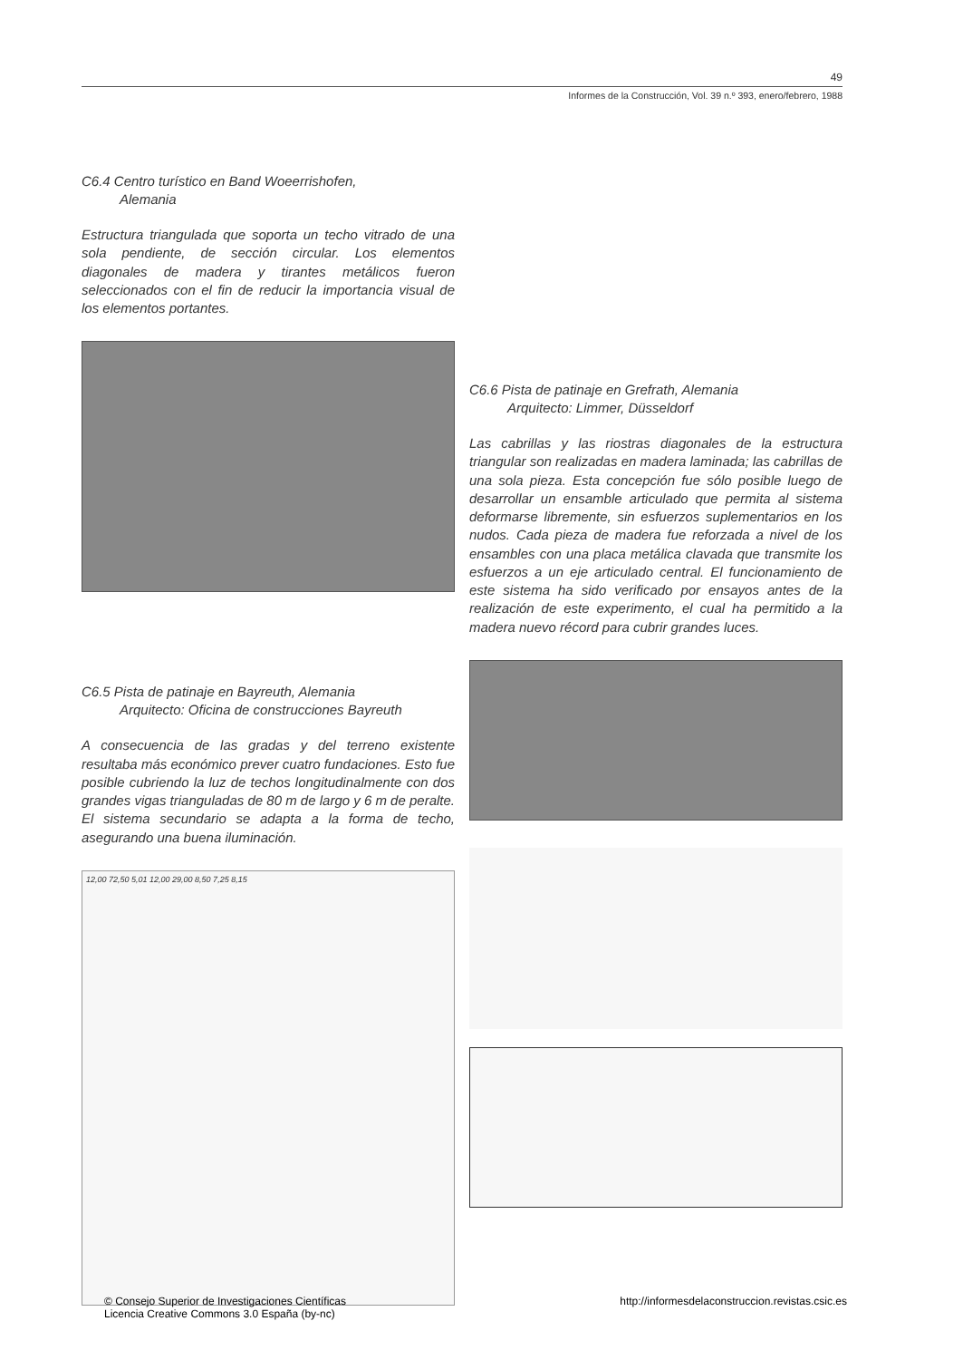49
Informes de la Construcción, Vol. 39 n.º 393, enero/febrero, 1988
C6.4 Centro turístico en Band Woeerrishofen,
Alemania
Estructura triangulada que soporta un techo vitrado de una sola pendiente, de sección circular. Los elementos diagonales de madera y tirantes metálicos fueron seleccionados con el fin de reducir la importancia visual de los elementos portantes.
C6.5 Pista de patinaje en Bayreuth, Alemania
Arquitecto: Oficina de construcciones Bayreuth
A consecuencia de las gradas y del terreno existente resultaba más económico prever cuatro fundaciones. Esto fue posible cubriendo la luz de techos longitudinalmente con dos grandes vigas trianguladas de 80 m de largo y 6 m de peralte. El sistema secundario se adapta a la forma de techo, asegurando una buena iluminación.
12,00 72,50 5,01 12,00 29,00 8,50 7,25 8,15
C6.6 Pista de patinaje en Grefrath, Alemania
Arquitecto: Limmer, Düsseldorf
Las cabrillas y las riostras diagonales de la estructura triangular son realizadas en madera laminada; las cabrillas de una sola pieza. Esta concepción fue sólo posible luego de desarrollar un ensamble articulado que permita al sistema deformarse libremente, sin esfuerzos suplementarios en los nudos. Cada pieza de madera fue reforzada a nivel de los ensambles con una placa metálica clavada que transmite los esfuerzos a un eje articulado central. El funcionamiento de este sistema ha sido verificado por ensayos antes de la realización de este experimento, el cual ha permitido a la madera nuevo récord para cubrir grandes luces.
© Consejo Superior de Investigaciones Científicas
Licencia Creative Commons 3.0 España (by-nc)
http://informesdelaconstruccion.revistas.csic.es